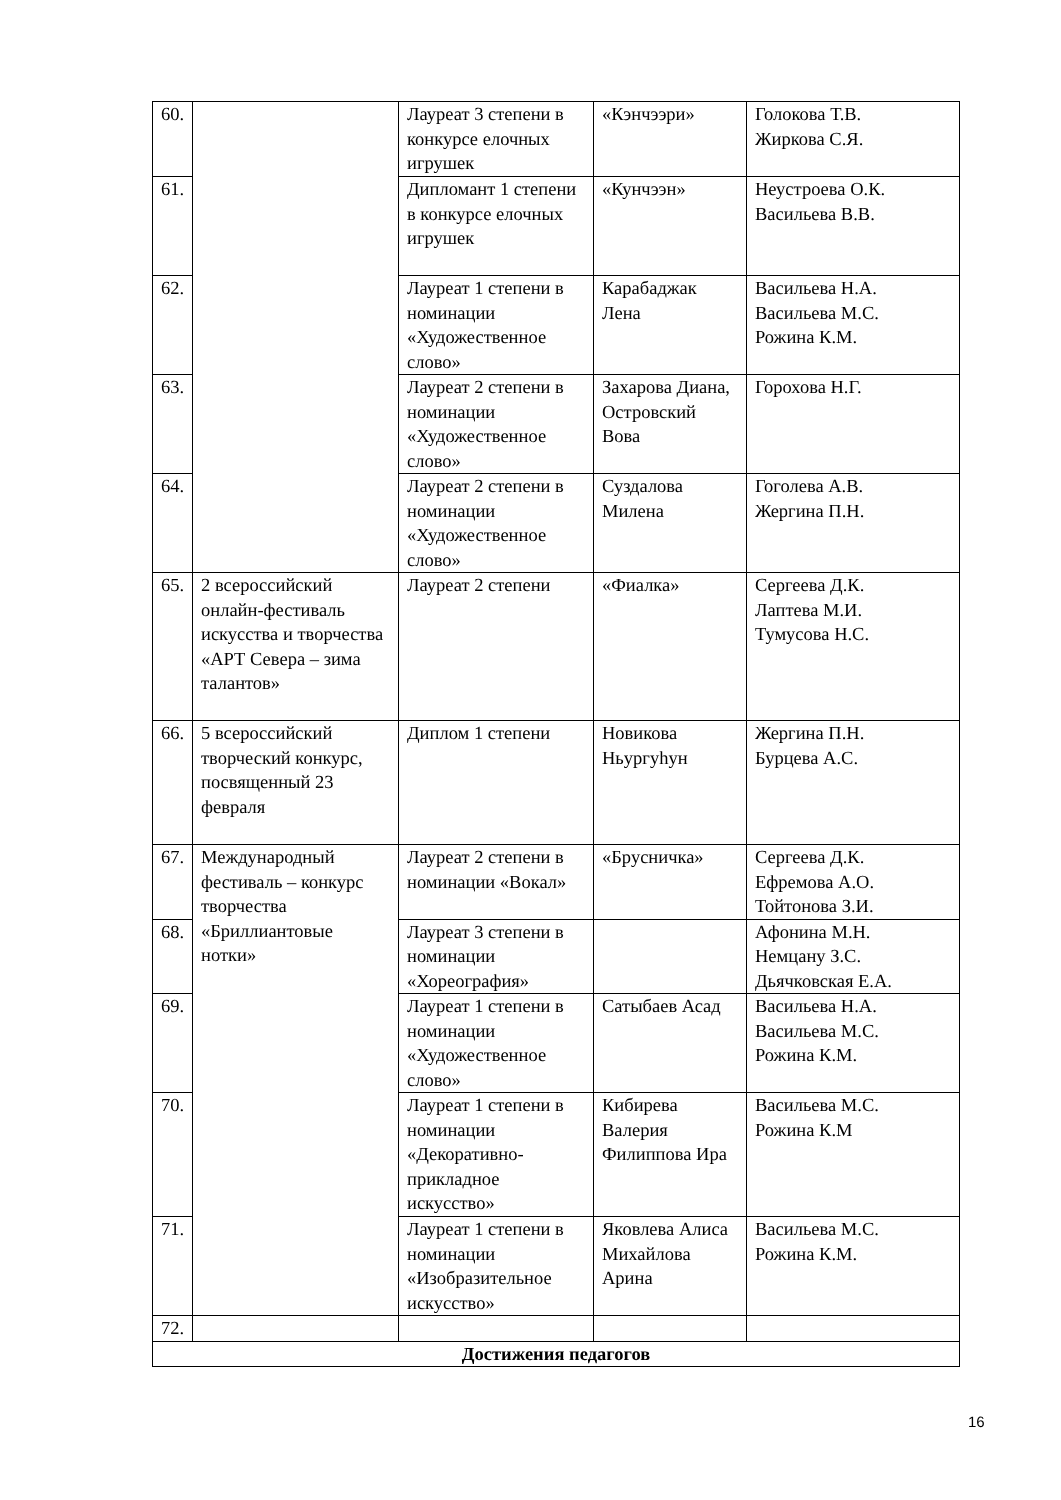| 60. | | Лауреат 3 степени в конкурсе елочных игрушек | «Кэнчээри» | Голокова Т.В. Жиркова С.Я. |
| 61. | | Дипломант 1 степени в конкурсе елочных игрушек | «Кунчээн» | Неустроева О.К. Васильева В.В. |
| 62. | | Лауреат 1 степени в номинации «Художественное слово» | Карабаджак Лена | Васильева Н.А. Васильева М.С. Рожина К.М. |
| 63. | | Лауреат 2 степени в номинации «Художественное слово» | Захарова Диана, Островский Вова | Горохова Н.Г. |
| 64. | | Лауреат 2 степени в номинации «Художественное слово» | Суздалова Милена | Гоголева А.В. Жергина П.Н. |
| 65. | 2 всероссийский онлайн-фестиваль искусства и творчества «АРТ Севера – зима талантов» | Лауреат 2 степени | «Фиалка» | Сергеева Д.К. Лаптева М.И. Тумусова Н.С. |
| 66. | 5 всероссийский творческий конкурс, посвященный 23 февраля | Диплом 1 степени | Новикова Ньургуһун | Жергина П.Н. Бурцева А.С. |
| 67. | Международный фестиваль – конкурс творчества «Бриллиантовые нотки» | Лауреат 2 степени в номинации «Вокал» | «Брусничка» | Сергеева Д.К. Ефремова А.О. Тойтонова З.И. |
| 68. | | Лауреат 3 степени в номинации «Хореография» | | Афонина М.Н. Немцану З.С. Дьячковская Е.А. |
| 69. | | Лауреат 1 степени в номинации «Художественное слово» | Сатыбаев Асад | Васильева Н.А. Васильева М.С. Рожина К.М. |
| 70. | | Лауреат 1 степени в номинации «Декоративно-прикладное искусство» | Кибирева Валерия Филиппова Ира | Васильева М.С. Рожина К.М |
| 71. | | Лауреат 1 степени в номинации «Изобразительное искусство» | Яковлева Алиса Михайлова Арина | Васильева М.С. Рожина К.М. |
| 72. | | | | |
| Достижения педагогов | | | | |
16